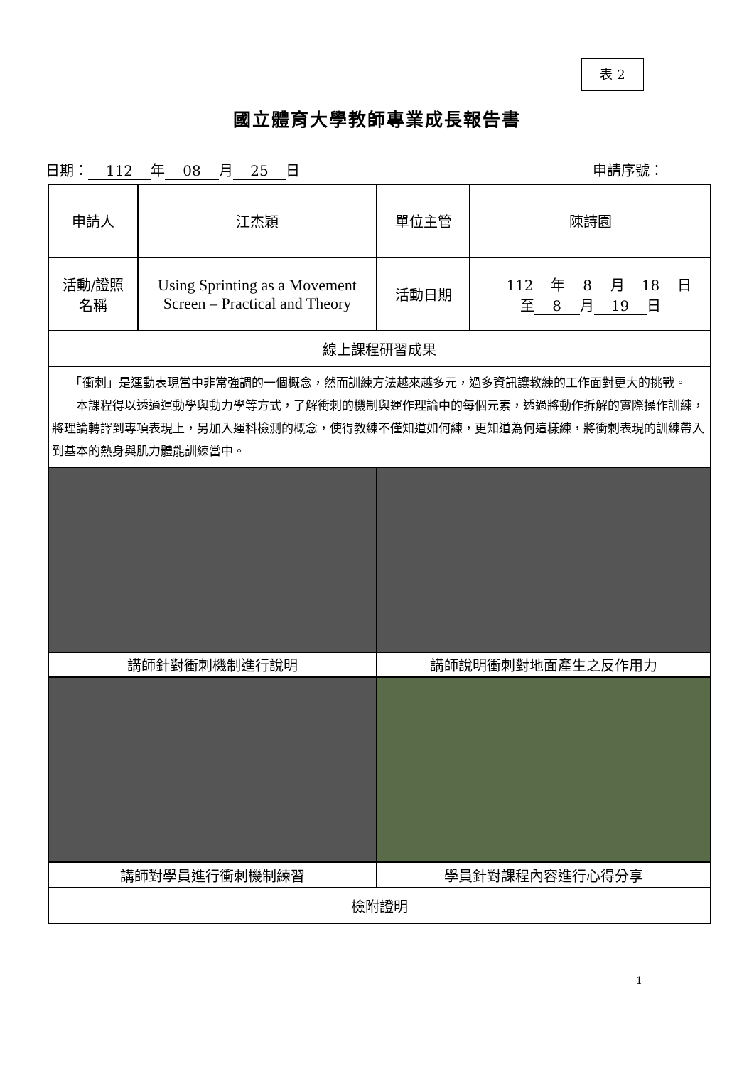表 2
國立體育大學教師專業成長報告書
日期： 112 年 08 月 25 日 申請序號：
| 申請人 | 江杰穎 | 單位主管 | 陳詩園 |
| 活動/證照 名稱 | Using Sprinting as a Movement Screen – Practical and Theory | 活動日期 | 112 年 8 月 18 日 至 8 月 19 日 |
| 線上課程研習成果 | | | |
| 「衝刺」是運動表現當中非常強調的一個概念，然而訓練方法越來越多元，過多資訊讓教練的工作面對更大的挑戰。 本課程得以透過運動學與動力學等方式，了解衝刺的機制與運作理論中的每個元素，透過將動作拆解的實際操作訓練，將理論轉譯到專項表現上，另加入運科檢測的概念，使得教練不僅知道如何練，更知道為何這樣練，將衝刺表現的訓練帶入到基本的熱身與肌力體能訓練當中。 | | | |
| 講師針對衝刺機制進行說明 | | 講師說明衝刺對地面產生之反作用力 | |
| 講師對學員進行衝刺機制練習 | | 學員針對課程內容進行心得分享 | |
| 檢附證明 | | | |
1